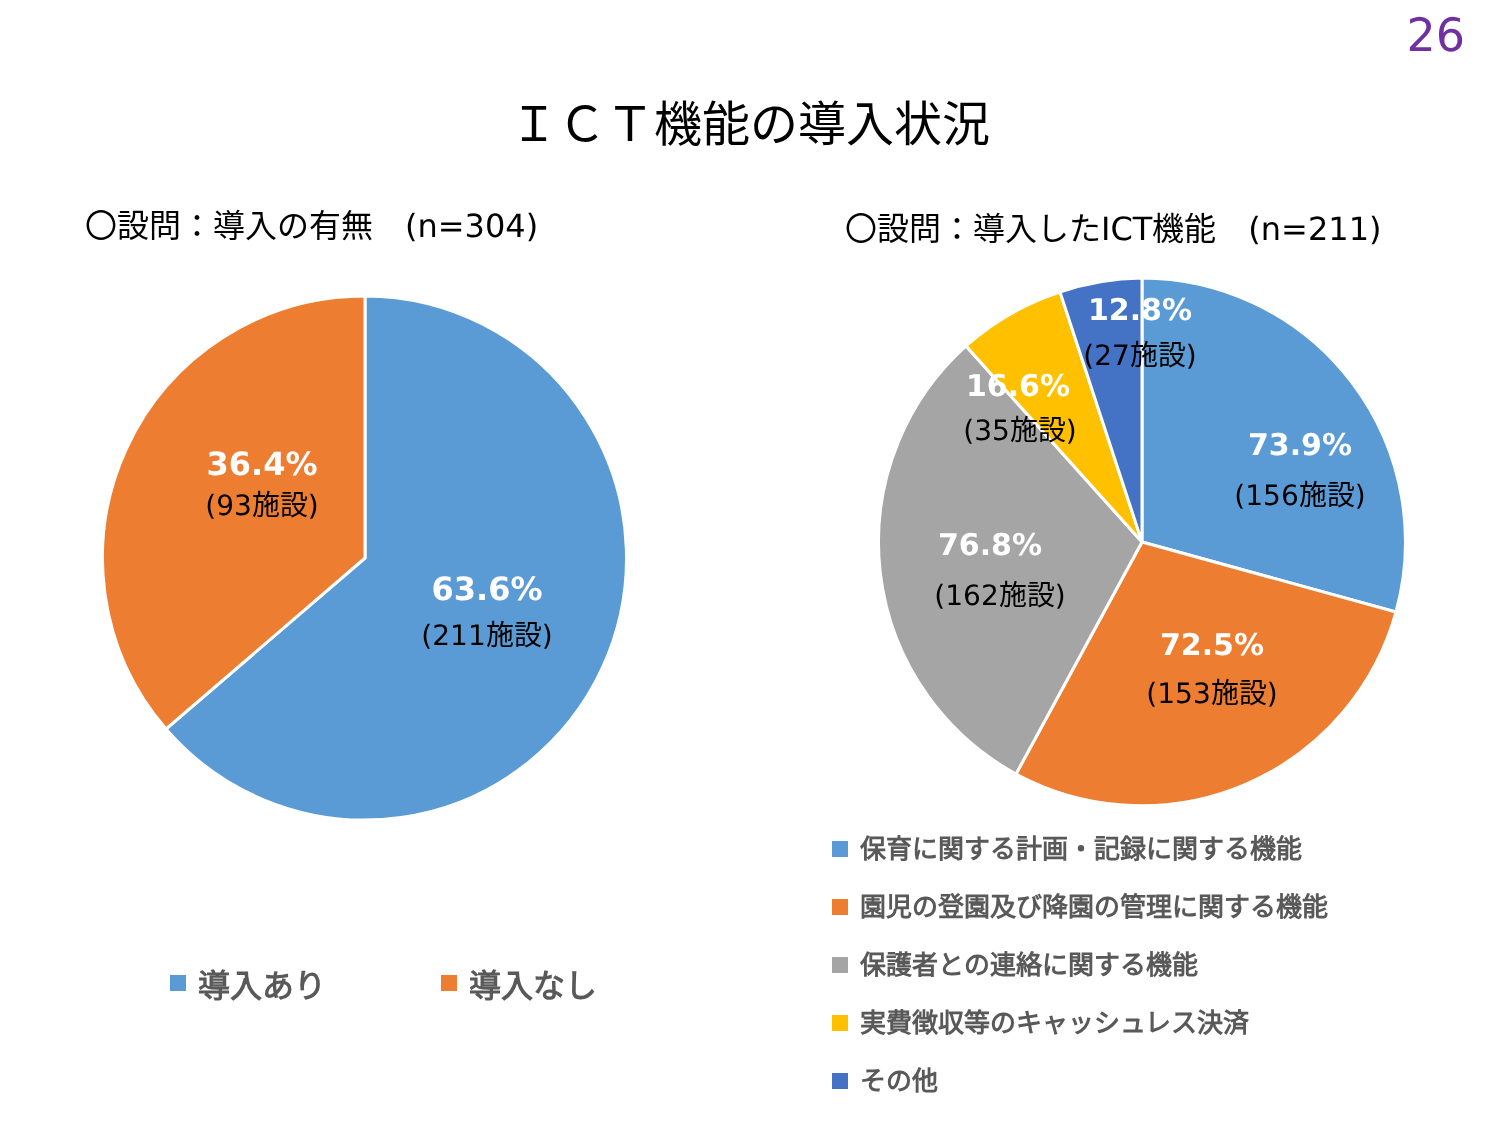26
ＩＣＴ機能の導入状況
〇設問：導入の有無　(n=304) 〇設問：導入したICT機能　(n=211)
36.4%
(93施設)
63.6%
(211施設)
12.8%
(27施設)
16.6%
(35施設)
73.9%
(156施設)
76.8%
(162施設)
72.5%
(153施設)
導入あり 導入なし
保育に関する計画・記録に関する機能
園児の登園及び降園の管理に関する機能
保護者との連絡に関する機能
実費徴収等のキャッシュレス決済
その他